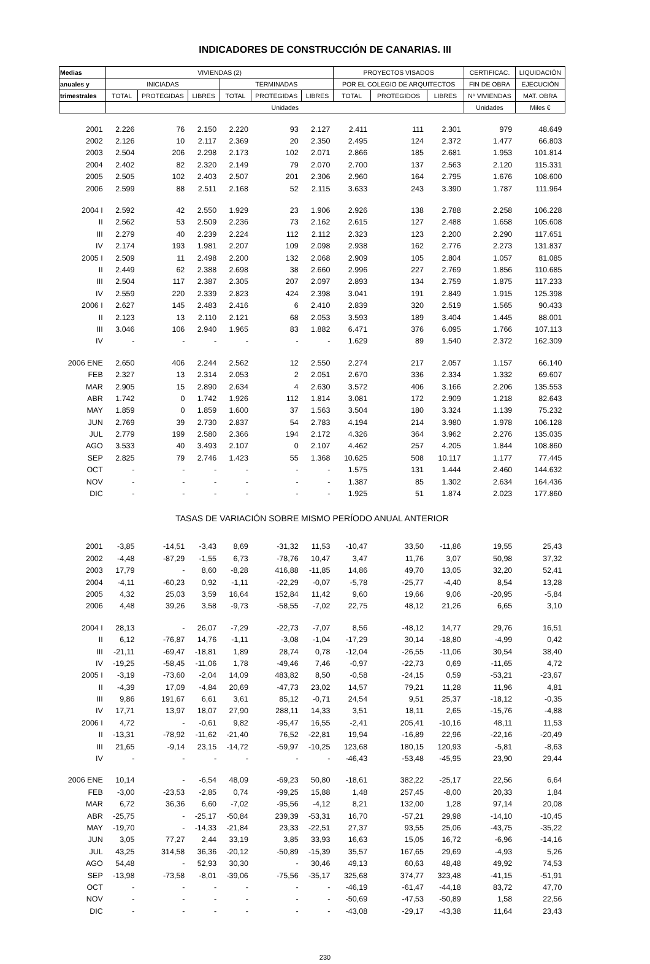INDICADORES DE CONSTRUCCIÓN DE CANARIAS. III
| Medias | VIVIENDAS (2) | | | | | | PROYECTOS VISADOS | | | CERTIFICAC. | LIQUIDACIÓN |
| --- | --- | --- | --- | --- | --- | --- | --- | --- | --- | --- | --- |
| anuales y | INICIADAS | | | TERMINADAS | | | POR EL COLEGIO DE ARQUITECTOS | | | FIN DE OBRA | EJECUCIÓN |
| trimestrales | TOTAL | PROTEGIDAS | LIBRES | TOTAL | PROTEGIDAS | LIBRES | TOTAL | PROTEGIDOS | LIBRES | Nº VIVIENDAS | MAT. OBRA |
| | Unidades | | | | | | | | | Unidades | Miles € |
| 2001 | 2.226 | 76 | 2.150 | 2.220 | 93 | 2.127 | 2.411 | 111 | 2.301 | 979 | 48.649 |
| 2002 | 2.126 | 10 | 2.117 | 2.369 | 20 | 2.350 | 2.495 | 124 | 2.372 | 1.477 | 66.803 |
| 2003 | 2.504 | 206 | 2.298 | 2.173 | 102 | 2.071 | 2.866 | 185 | 2.681 | 1.953 | 101.814 |
| 2004 | 2.402 | 82 | 2.320 | 2.149 | 79 | 2.070 | 2.700 | 137 | 2.563 | 2.120 | 115.331 |
| 2005 | 2.505 | 102 | 2.403 | 2.507 | 201 | 2.306 | 2.960 | 164 | 2.795 | 1.676 | 108.600 |
| 2006 | 2.599 | 88 | 2.511 | 2.168 | 52 | 2.115 | 3.633 | 243 | 3.390 | 1.787 | 111.964 |
| 2004 I | 2.592 | 42 | 2.550 | 1.929 | 23 | 1.906 | 2.926 | 138 | 2.788 | 2.258 | 106.228 |
| II | 2.562 | 53 | 2.509 | 2.236 | 73 | 2.162 | 2.615 | 127 | 2.488 | 1.658 | 105.608 |
| III | 2.279 | 40 | 2.239 | 2.224 | 112 | 2.112 | 2.323 | 123 | 2.200 | 2.290 | 117.651 |
| IV | 2.174 | 193 | 1.981 | 2.207 | 109 | 2.098 | 2.938 | 162 | 2.776 | 2.273 | 131.837 |
| 2005 I | 2.509 | 11 | 2.498 | 2.200 | 132 | 2.068 | 2.909 | 105 | 2.804 | 1.057 | 81.085 |
| II | 2.449 | 62 | 2.388 | 2.698 | 38 | 2.660 | 2.996 | 227 | 2.769 | 1.856 | 110.685 |
| III | 2.504 | 117 | 2.387 | 2.305 | 207 | 2.097 | 2.893 | 134 | 2.759 | 1.875 | 117.233 |
| IV | 2.559 | 220 | 2.339 | 2.823 | 424 | 2.398 | 3.041 | 191 | 2.849 | 1.915 | 125.398 |
| 2006 I | 2.627 | 145 | 2.483 | 2.416 | 6 | 2.410 | 2.839 | 320 | 2.519 | 1.565 | 90.433 |
| II | 2.123 | 13 | 2.110 | 2.121 | 68 | 2.053 | 3.593 | 189 | 3.404 | 1.445 | 88.001 |
| III | 3.046 | 106 | 2.940 | 1.965 | 83 | 1.882 | 6.471 | 376 | 6.095 | 1.766 | 107.113 |
| IV | - | - | - | - | - | - | 1.629 | 89 | 1.540 | 2.372 | 162.309 |
| 2006 ENE | 2.650 | 406 | 2.244 | 2.562 | 12 | 2.550 | 2.274 | 217 | 2.057 | 1.157 | 66.140 |
| FEB | 2.327 | 13 | 2.314 | 2.053 | 2 | 2.051 | 2.670 | 336 | 2.334 | 1.332 | 69.607 |
| MAR | 2.905 | 15 | 2.890 | 2.634 | 4 | 2.630 | 3.572 | 406 | 3.166 | 2.206 | 135.553 |
| ABR | 1.742 | 0 | 1.742 | 1.926 | 112 | 1.814 | 3.081 | 172 | 2.909 | 1.218 | 82.643 |
| MAY | 1.859 | 0 | 1.859 | 1.600 | 37 | 1.563 | 3.504 | 180 | 3.324 | 1.139 | 75.232 |
| JUN | 2.769 | 39 | 2.730 | 2.837 | 54 | 2.783 | 4.194 | 214 | 3.980 | 1.978 | 106.128 |
| JUL | 2.779 | 199 | 2.580 | 2.366 | 194 | 2.172 | 4.326 | 364 | 3.962 | 2.276 | 135.035 |
| AGO | 3.533 | 40 | 3.493 | 2.107 | 0 | 2.107 | 4.462 | 257 | 4.205 | 1.844 | 108.860 |
| SEP | 2.825 | 79 | 2.746 | 1.423 | 55 | 1.368 | 10.625 | 508 | 10.117 | 1.177 | 77.445 |
| OCT | - | - | - | - | - | - | 1.575 | 131 | 1.444 | 2.460 | 144.632 |
| NOV | - | - | - | - | - | - | 1.387 | 85 | 1.302 | 2.634 | 164.436 |
| DIC | - | - | - | - | - | - | 1.925 | 51 | 1.874 | 2.023 | 177.860 |
| TASAS DE VARIACIÓN SOBRE MISMO PERÍODO ANUAL ANTERIOR | | | | | | | | | | | |
| 2001 | -3,85 | -14,51 | -3,43 | 8,69 | -31,32 | 11,53 | -10,47 | 33,50 | -11,86 | 19,55 | 25,43 |
| 2002 | -4,48 | -87,29 | -1,55 | 6,73 | -78,76 | 10,47 | 3,47 | 11,76 | 3,07 | 50,98 | 37,32 |
| 2003 | 17,79 | - | 8,60 | -8,28 | 416,88 | -11,85 | 14,86 | 49,70 | 13,05 | 32,20 | 52,41 |
| 2004 | -4,11 | -60,23 | 0,92 | -1,11 | -22,29 | -0,07 | -5,78 | -25,77 | -4,40 | 8,54 | 13,28 |
| 2005 | 4,32 | 25,03 | 3,59 | 16,64 | 152,84 | 11,42 | 9,60 | 19,66 | 9,06 | -20,95 | -5,84 |
| 2006 | 4,48 | 39,26 | 3,58 | -9,73 | -58,55 | -7,02 | 22,75 | 48,12 | 21,26 | 6,65 | 3,10 |
| 2004 I | 28,13 | - | 26,07 | -7,29 | -22,73 | -7,07 | 8,56 | -48,12 | 14,77 | 29,76 | 16,51 |
| II | 6,12 | -76,87 | 14,76 | -1,11 | -3,08 | -1,04 | -17,29 | 30,14 | -18,80 | -4,99 | 0,42 |
| III | -21,11 | -69,47 | -18,81 | 1,89 | 28,74 | 0,78 | -12,04 | -26,55 | -11,06 | 30,54 | 38,40 |
| IV | -19,25 | -58,45 | -11,06 | 1,78 | -49,46 | 7,46 | -0,97 | -22,73 | 0,69 | -11,65 | 4,72 |
| 2005 I | -3,19 | -73,60 | -2,04 | 14,09 | 483,82 | 8,50 | -0,58 | -24,15 | 0,59 | -53,21 | -23,67 |
| II | -4,39 | 17,09 | -4,84 | 20,69 | -47,73 | 23,02 | 14,57 | 79,21 | 11,28 | 11,96 | 4,81 |
| III | 9,86 | 191,67 | 6,61 | 3,61 | 85,12 | -0,71 | 24,54 | 9,51 | 25,37 | -18,12 | -0,35 |
| IV | 17,71 | 13,97 | 18,07 | 27,90 | 288,11 | 14,33 | 3,51 | 18,11 | 2,65 | -15,76 | -4,88 |
| 2006 I | 4,72 | - | -0,61 | 9,82 | -95,47 | 16,55 | -2,41 | 205,41 | -10,16 | 48,11 | 11,53 |
| II | -13,31 | -78,92 | -11,62 | -21,40 | 76,52 | -22,81 | 19,94 | -16,89 | 22,96 | -22,16 | -20,49 |
| III | 21,65 | -9,14 | 23,15 | -14,72 | -59,97 | -10,25 | 123,68 | 180,15 | 120,93 | -5,81 | -8,63 |
| IV | - | - | - | - | - | - | -46,43 | -53,48 | -45,95 | 23,90 | 29,44 |
| 2006 ENE | 10,14 | - | -6,54 | 48,09 | -69,23 | 50,80 | -18,61 | 382,22 | -25,17 | 22,56 | 6,64 |
| FEB | -3,00 | -23,53 | -2,85 | 0,74 | -99,25 | 15,88 | 1,48 | 257,45 | -8,00 | 20,33 | 1,84 |
| MAR | 6,72 | 36,36 | 6,60 | -7,02 | -95,56 | -4,12 | 8,21 | 132,00 | 1,28 | 97,14 | 20,08 |
| ABR | -25,75 | - | -25,17 | -50,84 | 239,39 | -53,31 | 16,70 | -57,21 | 29,98 | -14,10 | -10,45 |
| MAY | -19,70 | - | -14,33 | -21,84 | 23,33 | -22,51 | 27,37 | 93,55 | 25,06 | -43,75 | -35,22 |
| JUN | 3,05 | 77,27 | 2,44 | 33,19 | 3,85 | 33,93 | 16,63 | 15,05 | 16,72 | -6,96 | -14,16 |
| JUL | 43,25 | 314,58 | 36,36 | -20,12 | -50,89 | -15,39 | 35,57 | 167,65 | 29,69 | -4,93 | 5,26 |
| AGO | 54,48 | - | 52,93 | 30,30 | - | 30,46 | 49,13 | 60,63 | 48,48 | 49,92 | 74,53 |
| SEP | -13,98 | -73,58 | -8,01 | -39,06 | -75,56 | -35,17 | 325,68 | 374,77 | 323,48 | -41,15 | -51,91 |
| OCT | - | - | - | - | - | - | -46,19 | -61,47 | -44,18 | 83,72 | 47,70 |
| NOV | - | - | - | - | - | - | -50,69 | -47,53 | -50,89 | 1,58 | 22,56 |
| DIC | - | - | - | - | - | - | -43,08 | -29,17 | -43,38 | 11,64 | 23,43 |
230